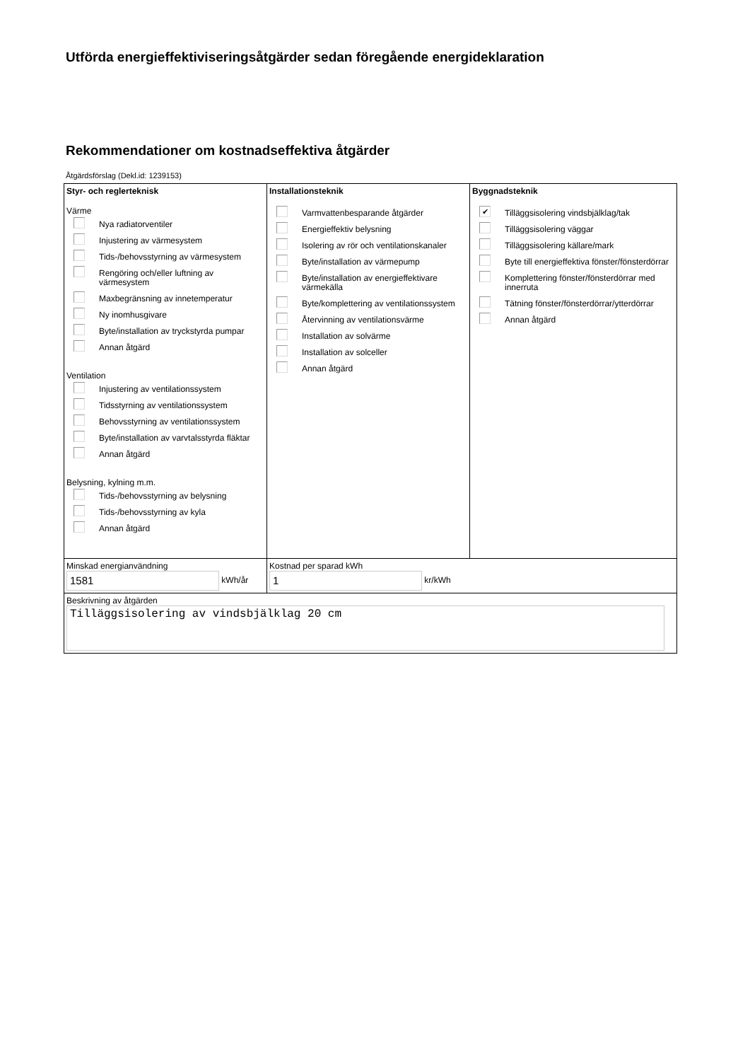Utförda energieffektiviseringsåtgärder sedan föregående energideklaration
Rekommendationer om kostnadseffektiva åtgärder
Åtgärdsförslag (Dekl.id: 1239153)
| Styr- och reglerteknisk Värme Nya radiatorventiler Injustering av värmesystem Tids-/behovsstyrning av värmesystem Rengöring och/eller luftning av värmesystem Maxbegränsning av innetemperatur Ny inomhusgivare Byte/installation av tryckstyrda pumpar Annan åtgärd Ventilation Injustering av ventilationssystem Tidsstyrning av ventilationssystem Behovsstyrning av ventilationssystem Byte/installation av varvtalsstyrda fläktar Annan åtgärd Belysning, kylning m.m. Tids-/behovsstyrning av belysning Tids-/behovsstyrning av kyla Annan åtgärd | Installationsteknik Varmvattenbesparande åtgärder Energieffektiv belysning Isolering av rör och ventilationskanaler Byte/installation av värmepump Byte/installation av energieffektivare värmekälla Byte/komplettering av ventilationssystem Återvinning av ventilationsvärme Installation av solvärme Installation av solceller Annan åtgärd | Byggnadsteknik ✔ Tilläggsisolering vindsbjälklag/tak Tilläggsisolering väggar Tilläggsisolering källare/mark Byte till energieffektiva fönster/fönsterdörrar Komplettering fönster/fönsterdörrar med innerruta Tätning fönster/fönsterdörrar/ytterdörrar Annan åtgärd |
| Minskad energianvändning 1581 kWh/år | Kostnad per sparad kWh 1 kr/kWh | |
| Beskrivning av åtgärden Tilläggsisolering av vindsbjälklag 20 cm | | |